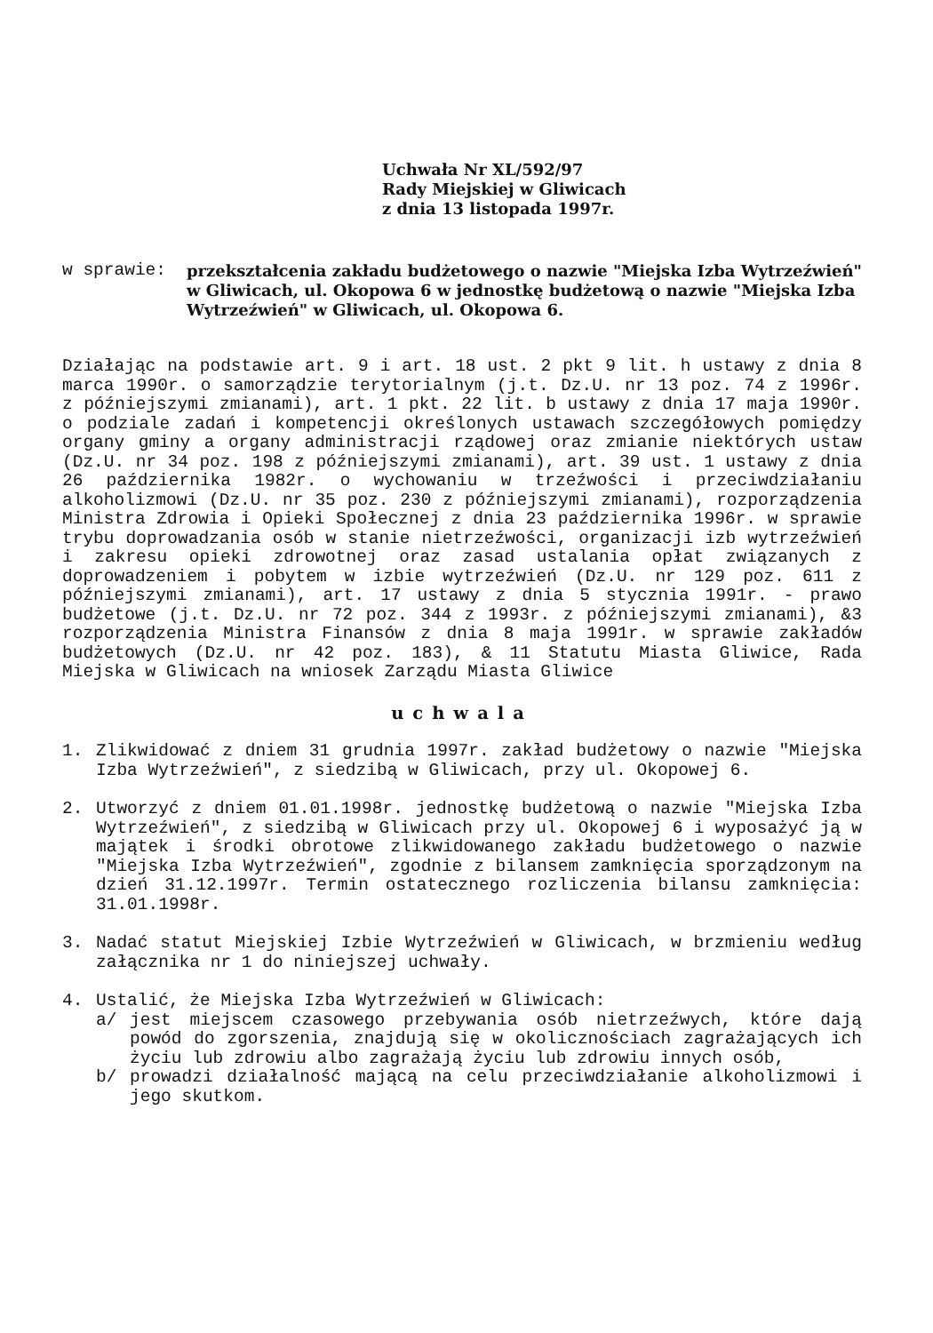Uchwała Nr XL/592/97
Rady Miejskiej w Gliwicach
z dnia 13 listopada 1997r.
w sprawie:
przekształcenia zakładu budżetowego o nazwie "Miejska Izba Wytrzeźwień" w Gliwicach, ul. Okopowa 6 w jednostkę budżetową o nazwie "Miejska Izba Wytrzeźwień" w Gliwicach, ul. Okopowa 6.
Działając na podstawie art. 9 i art. 18 ust. 2 pkt 9 lit. h ustawy z dnia 8 marca 1990r. o samorządzie terytorialnym (j.t. Dz.U. nr 13 poz. 74 z 1996r. z późniejszymi zmianami), art. 1 pkt. 22 lit. b ustawy z dnia 17 maja 1990r. o podziale zadań i kompetencji określonych ustawach szczegółowych pomiędzy organy gminy a organy administracji rządowej oraz zmianie niektórych ustaw (Dz.U. nr 34 poz. 198 z późniejszymi zmianami), art. 39 ust. 1 ustawy z dnia 26 października 1982r. o wychowaniu w trzeźwości i przeciwdziałaniu alkoholizmowi (Dz.U. nr 35 poz. 230 z późniejszymi zmianami), rozporządzenia Ministra Zdrowia i Opieki Społecznej z dnia 23 października 1996r. w sprawie trybu doprowadzania osób w stanie nietrzeźwości, organizacji izb wytrzeźwień i zakresu opieki zdrowotnej oraz zasad ustalania opłat związanych z doprowadzeniem i pobytem w izbie wytrzeźwień (Dz.U. nr 129 poz. 611 z późniejszymi zmianami), art. 17 ustawy z dnia 5 stycznia 1991r. - prawo budżetowe (j.t. Dz.U. nr 72 poz. 344 z 1993r. z późniejszymi zmianami), &3 rozporządzenia Ministra Finansów z dnia 8 maja 1991r. w sprawie zakładów budżetowych (Dz.U. nr 42 poz. 183), & 11 Statutu Miasta Gliwice, Rada Miejska w Gliwicach na wniosek Zarządu Miasta Gliwice
uchwala
1. Zlikwidować z dniem 31 grudnia 1997r. zakład budżetowy o nazwie "Miejska Izba Wytrzeźwień", z siedzibą w Gliwicach, przy ul. Okopowej 6.
2. Utworzyć z dniem 01.01.1998r. jednostkę budżetową o nazwie "Miejska Izba Wytrzeźwień", z siedzibą w Gliwicach przy ul. Okopowej 6 i wyposażyć ją w majątek i środki obrotowe zlikwidowanego zakładu budżetowego o nazwie "Miejska Izba Wytrzeźwień", zgodnie z bilansem zamknięcia sporządzonym na dzień 31.12.1997r. Termin ostatecznego rozliczenia bilansu zamknięcia: 31.01.1998r.
3. Nadać statut Miejskiej Izbie Wytrzeźwień w Gliwicach, w brzmieniu według załącznika nr 1 do niniejszej uchwały.
4. Ustalić, że Miejska Izba Wytrzeźwień w Gliwicach:
a/ jest miejscem czasowego przebywania osób nietrzeźwych, które dają powód do zgorszenia, znajdują się w okolicznościach zagrażających ich życiu lub zdrowiu albo zagrażają życiu lub zdrowiu innych osób,
b/ prowadzi działalność mającą na celu przeciwdziałanie alkoholizmowi i jego skutkom.